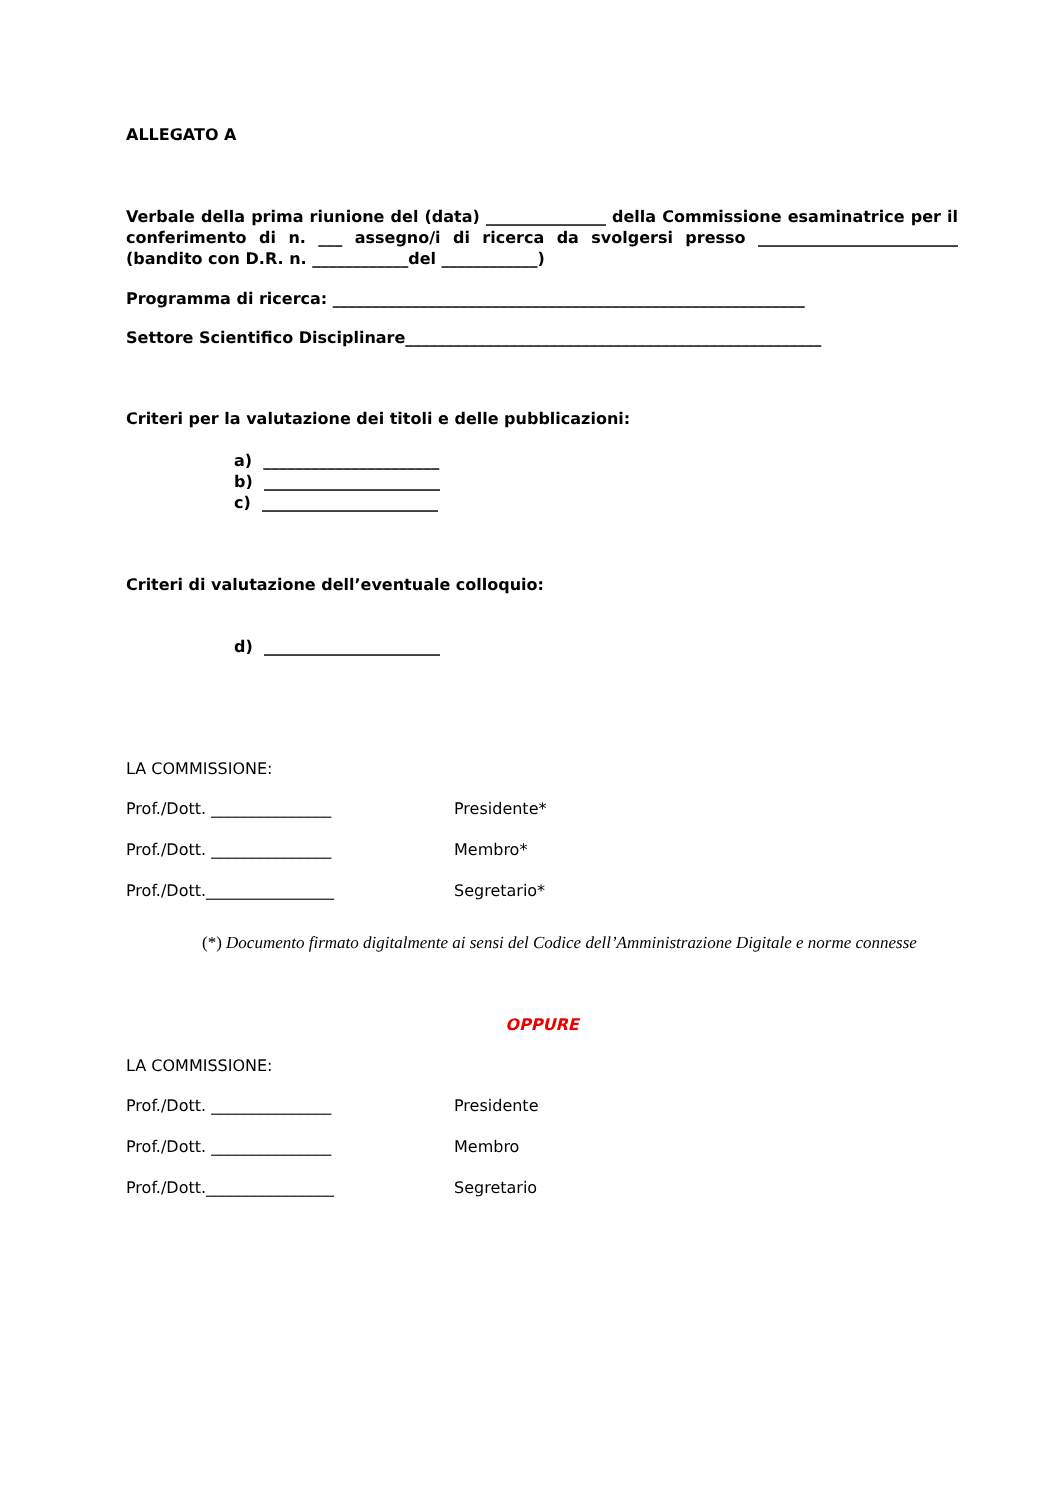ALLEGATO A
Verbale della prima riunione del (data) _______________ della Commissione esaminatrice per il conferimento di n. ___ assegno/i di ricerca da svolgersi presso _________________________ (bandito con D.R. n. ____________del ____________)
Programma di ricerca: ___________________________________________________________
Settore Scientifico Disciplinare____________________________________________________
Criteri per la valutazione dei titoli e delle pubblicazioni:
a) ______________________
b) ______________________
c) ______________________
Criteri di valutazione dell’eventuale colloquio:
d) ______________________
LA COMMISSIONE:
Prof./Dott. _______________ Presidente*
Prof./Dott. _______________ Membro*
Prof./Dott.________________ Segretario*
(*) Documento firmato digitalmente ai sensi del Codice dell’Amministrazione Digitale e norme connesse
OPPURE
LA COMMISSIONE:
Prof./Dott. _______________ Presidente
Prof./Dott. _______________ Membro
Prof./Dott.________________ Segretario